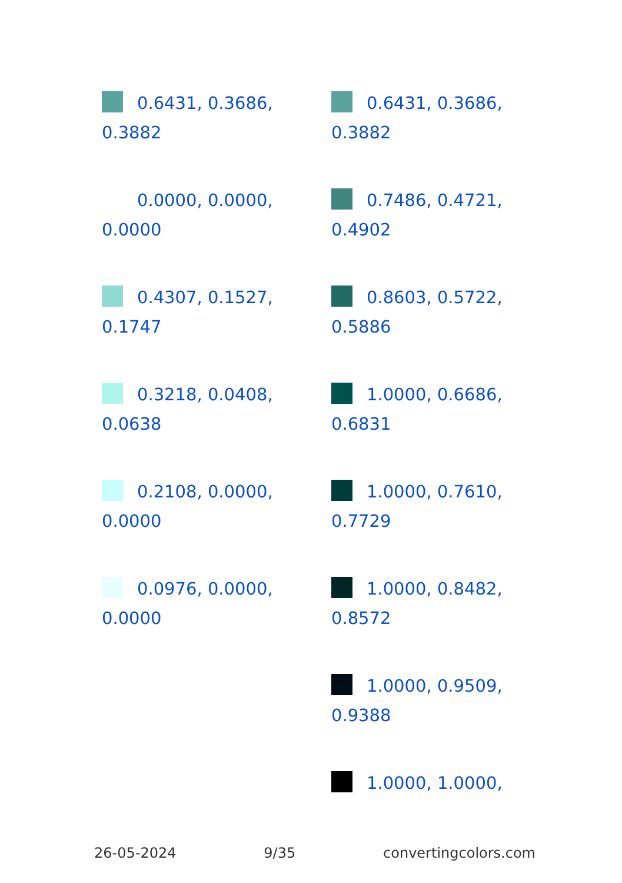0.6431, 0.3686, 0.3882
0.0000, 0.0000, 0.0000
0.4307, 0.1527, 0.1747
0.3218, 0.0408, 0.0638
0.2108, 0.0000, 0.0000
0.0976, 0.0000, 0.0000
0.6431, 0.3686, 0.3882
0.7486, 0.4721, 0.4902
0.8603, 0.5722, 0.5886
1.0000, 0.6686, 0.6831
1.0000, 0.7610, 0.7729
1.0000, 0.8482, 0.8572
1.0000, 0.9509, 0.9388
1.0000, 1.0000,
26-05-2024 9/35 convertingcolors.com